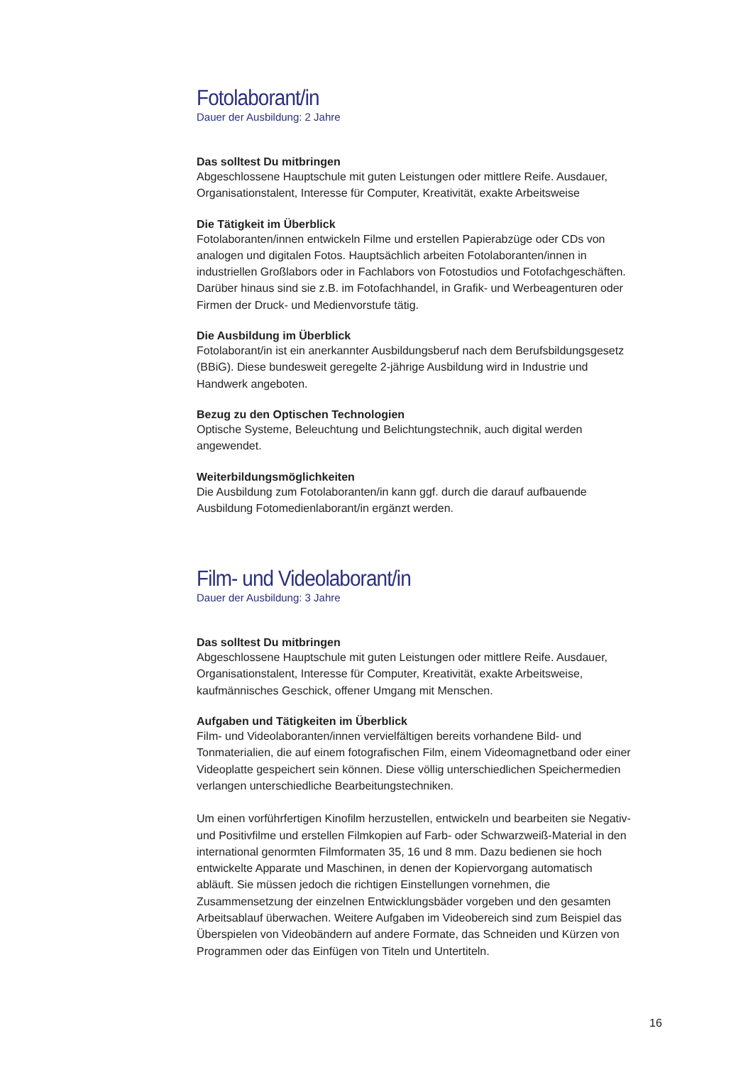Fotolaborant/in
Dauer der Ausbildung: 2 Jahre
Das solltest Du mitbringen
Abgeschlossene Hauptschule mit guten Leistungen oder mittlere Reife. Ausdauer, Organisationstalent, Interesse für Computer, Kreativität, exakte Arbeitsweise
Die Tätigkeit im Überblick
Fotolaboranten/innen entwickeln Filme und erstellen Papierabzüge oder CDs von analogen und digitalen Fotos. Hauptsächlich arbeiten Fotolaboranten/innen in industriellen Großlabors oder in Fachlabors von Fotostudios und Fotofachgeschäften. Darüber hinaus sind sie z.B. im Fotofachhandel, in Grafik- und Werbeagenturen oder Firmen der Druck- und Medienvorstufe tätig.
Die Ausbildung im Überblick
Fotolaborant/in ist ein anerkannter Ausbildungsberuf nach dem Berufsbildungsgesetz (BBiG). Diese bundesweit geregelte 2-jährige Ausbildung wird in Industrie und Handwerk angeboten.
Bezug zu den Optischen Technologien
Optische Systeme, Beleuchtung und Belichtungstechnik, auch digital werden angewendet.
Weiterbildungsmöglichkeiten
Die Ausbildung zum Fotolaboranten/in kann ggf. durch die darauf aufbauende Ausbildung Fotomedienlaborant/in ergänzt werden.
Film- und Videolaborant/in
Dauer der Ausbildung: 3 Jahre
Das solltest Du mitbringen
Abgeschlossene Hauptschule mit guten Leistungen oder mittlere Reife. Ausdauer, Organisationstalent, Interesse für Computer, Kreativität, exakte Arbeitsweise, kaufmännisches Geschick, offener Umgang mit Menschen.
Aufgaben und Tätigkeiten im Überblick
Film- und Videolaboranten/innen vervielfältigen bereits vorhandene Bild- und Tonmaterialien, die auf einem fotografischen Film, einem Videomagnetband oder einer Videoplatte gespeichert sein können. Diese völlig unterschiedlichen Speichermedien verlangen unterschiedliche Bearbeitungstechniken.
Um einen vorführfertigen Kinofilm herzustellen, entwickeln und bearbeiten sie Negativ- und Positivfilme und erstellen Filmkopien auf Farb- oder Schwarzweiß-Material in den international genormten Filmformaten 35, 16 und 8 mm. Dazu bedienen sie hoch entwickelte Apparate und Maschinen, in denen der Kopiervorgang automatisch abläuft. Sie müssen jedoch die richtigen Einstellungen vornehmen, die Zusammensetzung der einzelnen Entwicklungsbäder vorgeben und den gesamten Arbeitsablauf überwachen. Weitere Aufgaben im Videobereich sind zum Beispiel das Überspielen von Videobändern auf andere Formate, das Schneiden und Kürzen von Programmen oder das Einfügen von Titeln und Untertiteln.
16